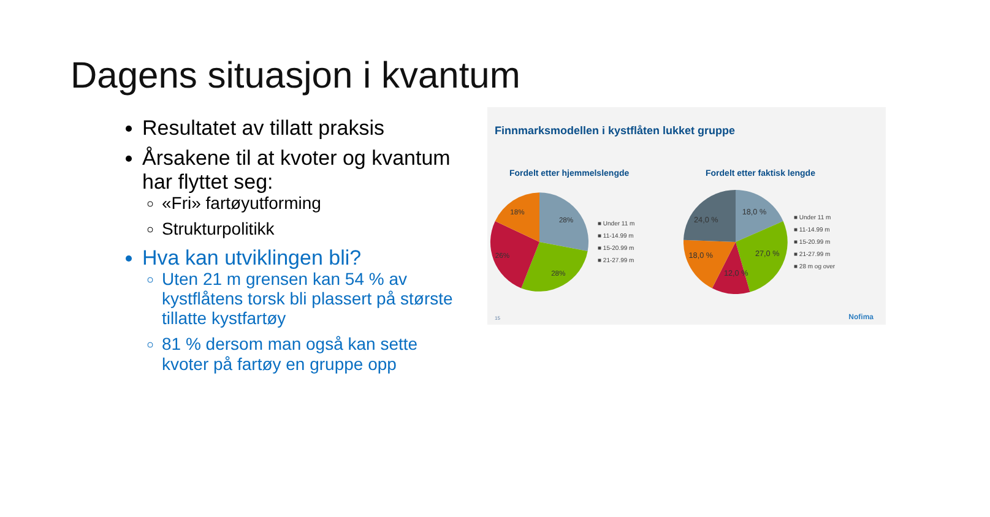Dagens situasjon i kvantum
Resultatet av tillatt praksis
Årsakene til at kvoter og kvantum har flyttet seg:
«Fri» fartøyutforming
Strukturpolitikk
Hva kan utviklingen bli?
Uten 21 m grensen kan 54 % av kystflåtens torsk bli plassert på største tillatte kystfartøy
81 % dersom man også kan sette kvoter på fartøy en gruppe opp
Finnmarksmodellen i kystflåten lukket gruppe
Fordelt etter hjemmelslengde
28%
28%
26%
18%
■ Under 11 m
■ 11-14.99 m
■ 15-20.99 m
■ 21-27.99 m
Fordelt etter faktisk lengde
18,0 %
27,0 %
12,0 %
18,0 %
24,0 %
■ Under 11 m
■ 11-14.99 m
■ 15-20.99 m
■ 21-27.99 m
■ 28 m og over
15 Nofima